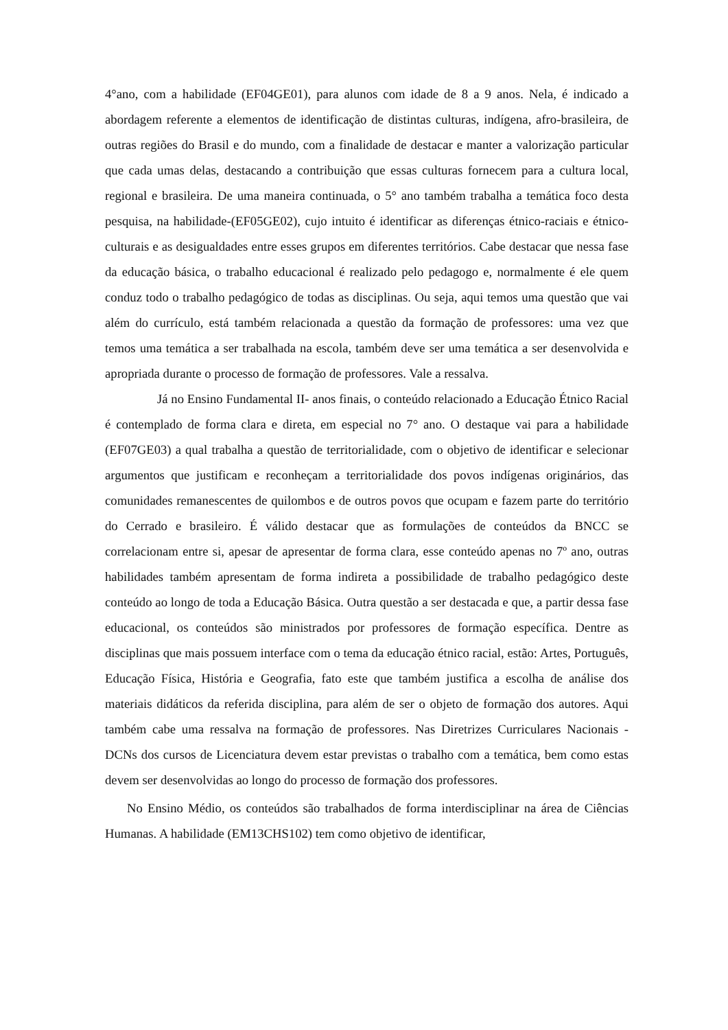4°ano, com a habilidade (EF04GE01), para alunos com idade de 8 a 9 anos. Nela, é indicado a abordagem referente a elementos de identificação de distintas culturas, indígena, afro-brasileira, de outras regiões do Brasil e do mundo, com a finalidade de destacar e manter a valorização particular que cada umas delas, destacando a contribuição que essas culturas fornecem para a cultura local, regional e brasileira. De uma maneira continuada, o 5° ano também trabalha a temática foco desta pesquisa, na habilidade-(EF05GE02), cujo intuito é identificar as diferenças étnico-raciais e étnico-culturais e as desigualdades entre esses grupos em diferentes territórios. Cabe destacar que nessa fase da educação básica, o trabalho educacional é realizado pelo pedagogo e, normalmente é ele quem conduz todo o trabalho pedagógico de todas as disciplinas. Ou seja, aqui temos uma questão que vai além do currículo, está também relacionada a questão da formação de professores: uma vez que temos uma temática a ser trabalhada na escola, também deve ser uma temática a ser desenvolvida e apropriada durante o processo de formação de professores. Vale a ressalva.
Já no Ensino Fundamental II- anos finais, o conteúdo relacionado a Educação Étnico Racial é contemplado de forma clara e direta, em especial no 7° ano. O destaque vai para a habilidade (EF07GE03) a qual trabalha a questão de territorialidade, com o objetivo de identificar e selecionar argumentos que justificam e reconheçam a territorialidade dos povos indígenas originários, das comunidades remanescentes de quilombos e de outros povos que ocupam e fazem parte do território do Cerrado e brasileiro. É válido destacar que as formulações de conteúdos da BNCC se correlacionam entre si, apesar de apresentar de forma clara, esse conteúdo apenas no 7º ano, outras habilidades também apresentam de forma indireta a possibilidade de trabalho pedagógico deste conteúdo ao longo de toda a Educação Básica. Outra questão a ser destacada e que, a partir dessa fase educacional, os conteúdos são ministrados por professores de formação específica. Dentre as disciplinas que mais possuem interface com o tema da educação étnico racial, estão: Artes, Português, Educação Física, História e Geografia, fato este que também justifica a escolha de análise dos materiais didáticos da referida disciplina, para além de ser o objeto de formação dos autores. Aqui também cabe uma ressalva na formação de professores. Nas Diretrizes Curriculares Nacionais - DCNs dos cursos de Licenciatura devem estar previstas o trabalho com a temática, bem como estas devem ser desenvolvidas ao longo do processo de formação dos professores.
No Ensino Médio, os conteúdos são trabalhados de forma interdisciplinar na área de Ciências Humanas. A habilidade (EM13CHS102) tem como objetivo de identificar,